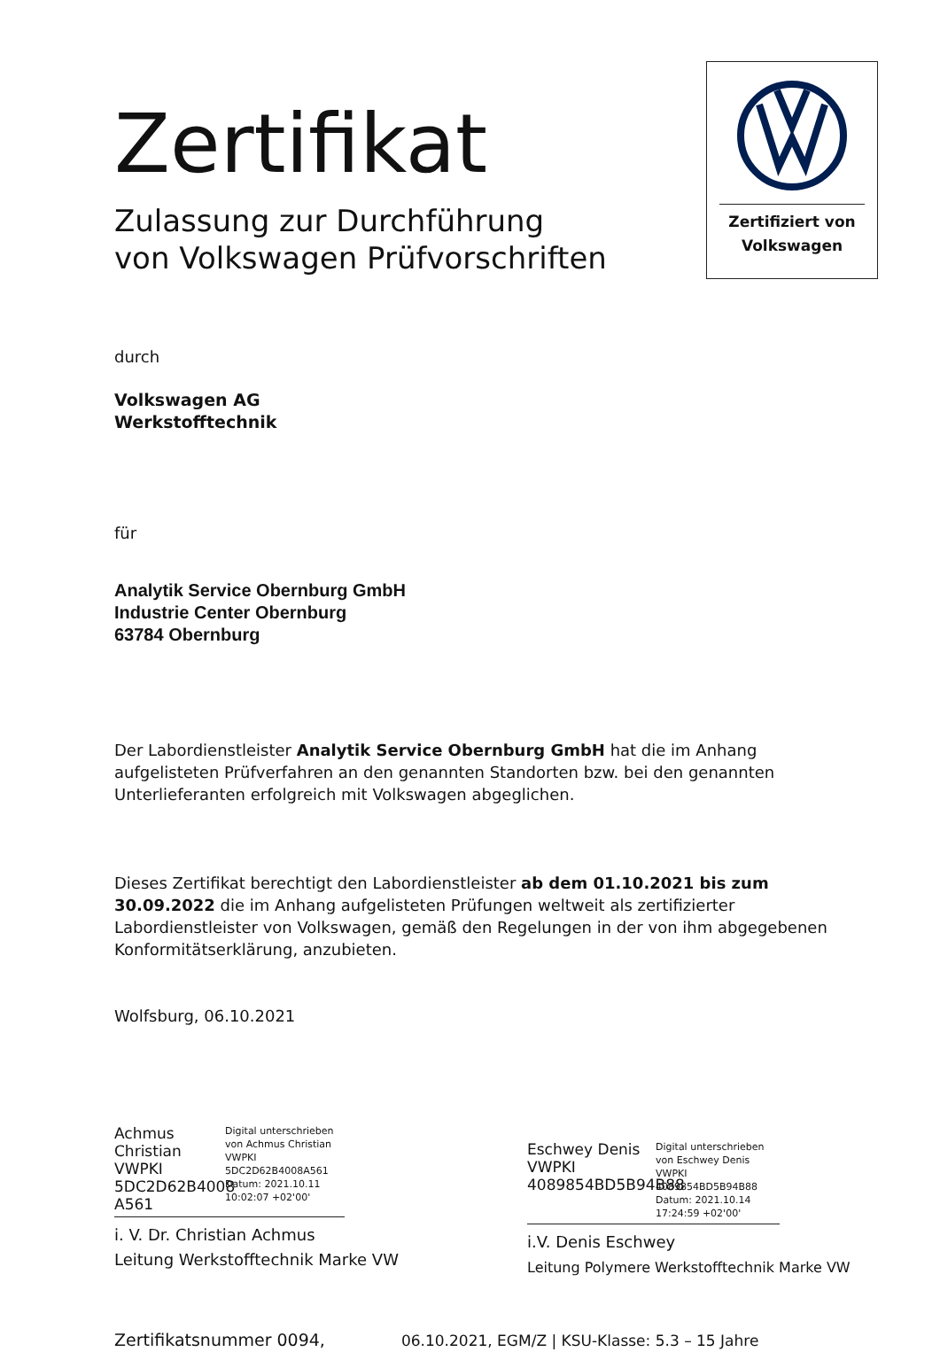Zertifiziert von
Volkswagen
Zertifikat
Zulassung zur Durchführung
von Volkswagen Prüfvorschriften
durch
Volkswagen AG
Werkstofftechnik
für
Analytik Service Obernburg GmbH
Industrie Center Obernburg
63784 Obernburg
Der Labordienstleister Analytik Service Obernburg GmbH hat die im Anhang aufgelisteten Prüfverfahren an den genannten Standorten bzw. bei den genannten Unterlieferanten erfolgreich mit Volkswagen abgeglichen.
Dieses Zertifikat berechtigt den Labordienstleister ab dem 01.10.2021 bis zum 30.09.2022 die im Anhang aufgelisteten Prüfungen weltweit als zertifizierter Labordienstleister von Volkswagen, gemäß den Regelungen in der von ihm abgegebenen Konformitätserklärung, anzubieten.
Wolfsburg, 06.10.2021
Achmus Christian VWPKI 5DC2D62B4008 A561
Digital unterschrieben von Achmus Christian VWPKI 5DC2D62B4008A561 Datum: 2021.10.11 10:02:07 +02'00'
i. V. Dr. Christian Achmus
Leitung Werkstofftechnik Marke VW
Eschwey Denis VWPKI 4089854BD5B94B88
Digital unterschrieben von Eschwey Denis VWPKI 4089854BD5B94B88 Datum: 2021.10.14 17:24:59 +02'00'
i.V. Denis Eschwey
Leitung Polymere Werkstofftechnik Marke VW
Zertifikatsnummer 0094, 06.10.2021, EGM/Z | KSU-Klasse: 5.3 – 15 Jahre